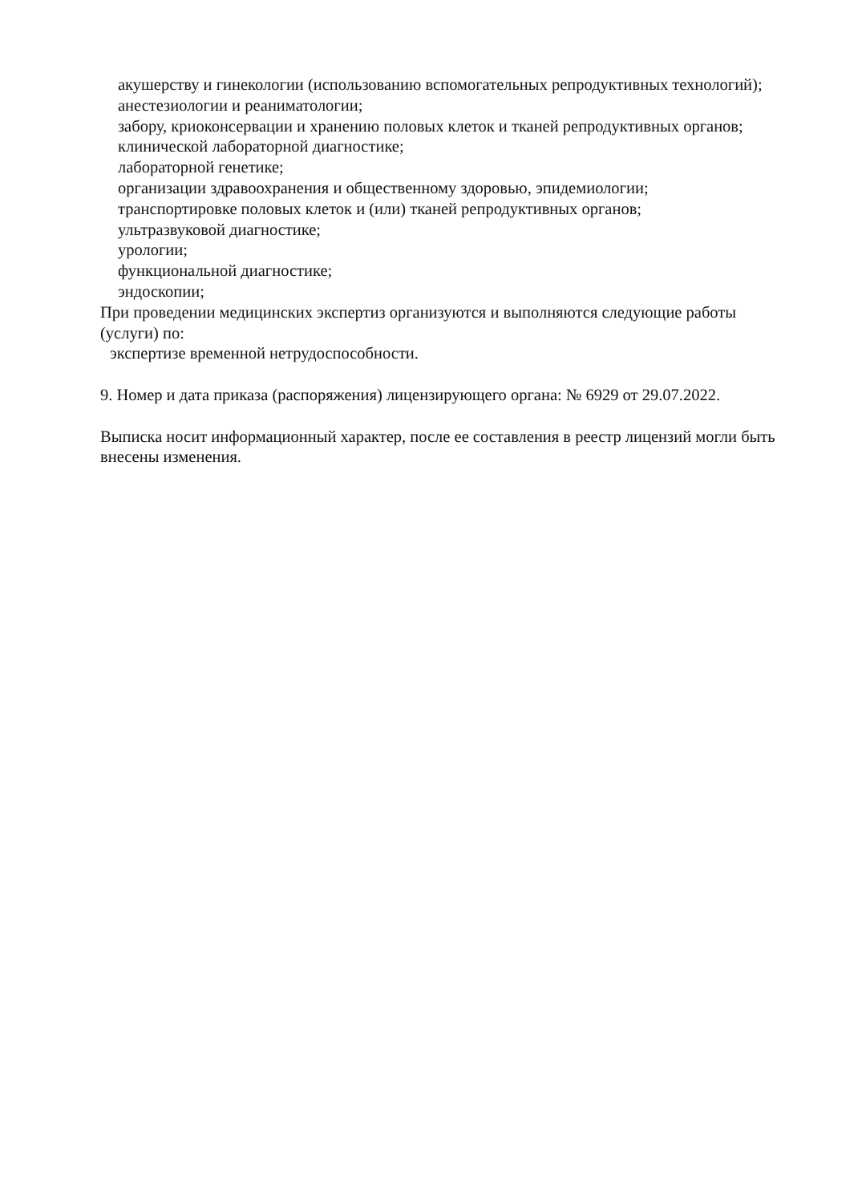акушерству и гинекологии (использованию вспомогательных репродуктивных технологий);
анестезиологии и реаниматологии;
забору, криоконсервации и хранению половых клеток и тканей репродуктивных органов;
клинической лабораторной диагностике;
лабораторной генетике;
организации здравоохранения и общественному здоровью, эпидемиологии;
транспортировке половых клеток и (или) тканей репродуктивных органов;
ультразвуковой диагностике;
урологии;
функциональной диагностике;
эндоскопии;
При проведении медицинских экспертиз организуются и выполняются следующие работы
(услуги) по:
экспертизе временной нетрудоспособности.
9. Номер и дата приказа (распоряжения) лицензирующего органа: № 6929 от 29.07.2022.
Выписка носит информационный характер, после ее составления в реестр лицензий могли быть внесены изменения.